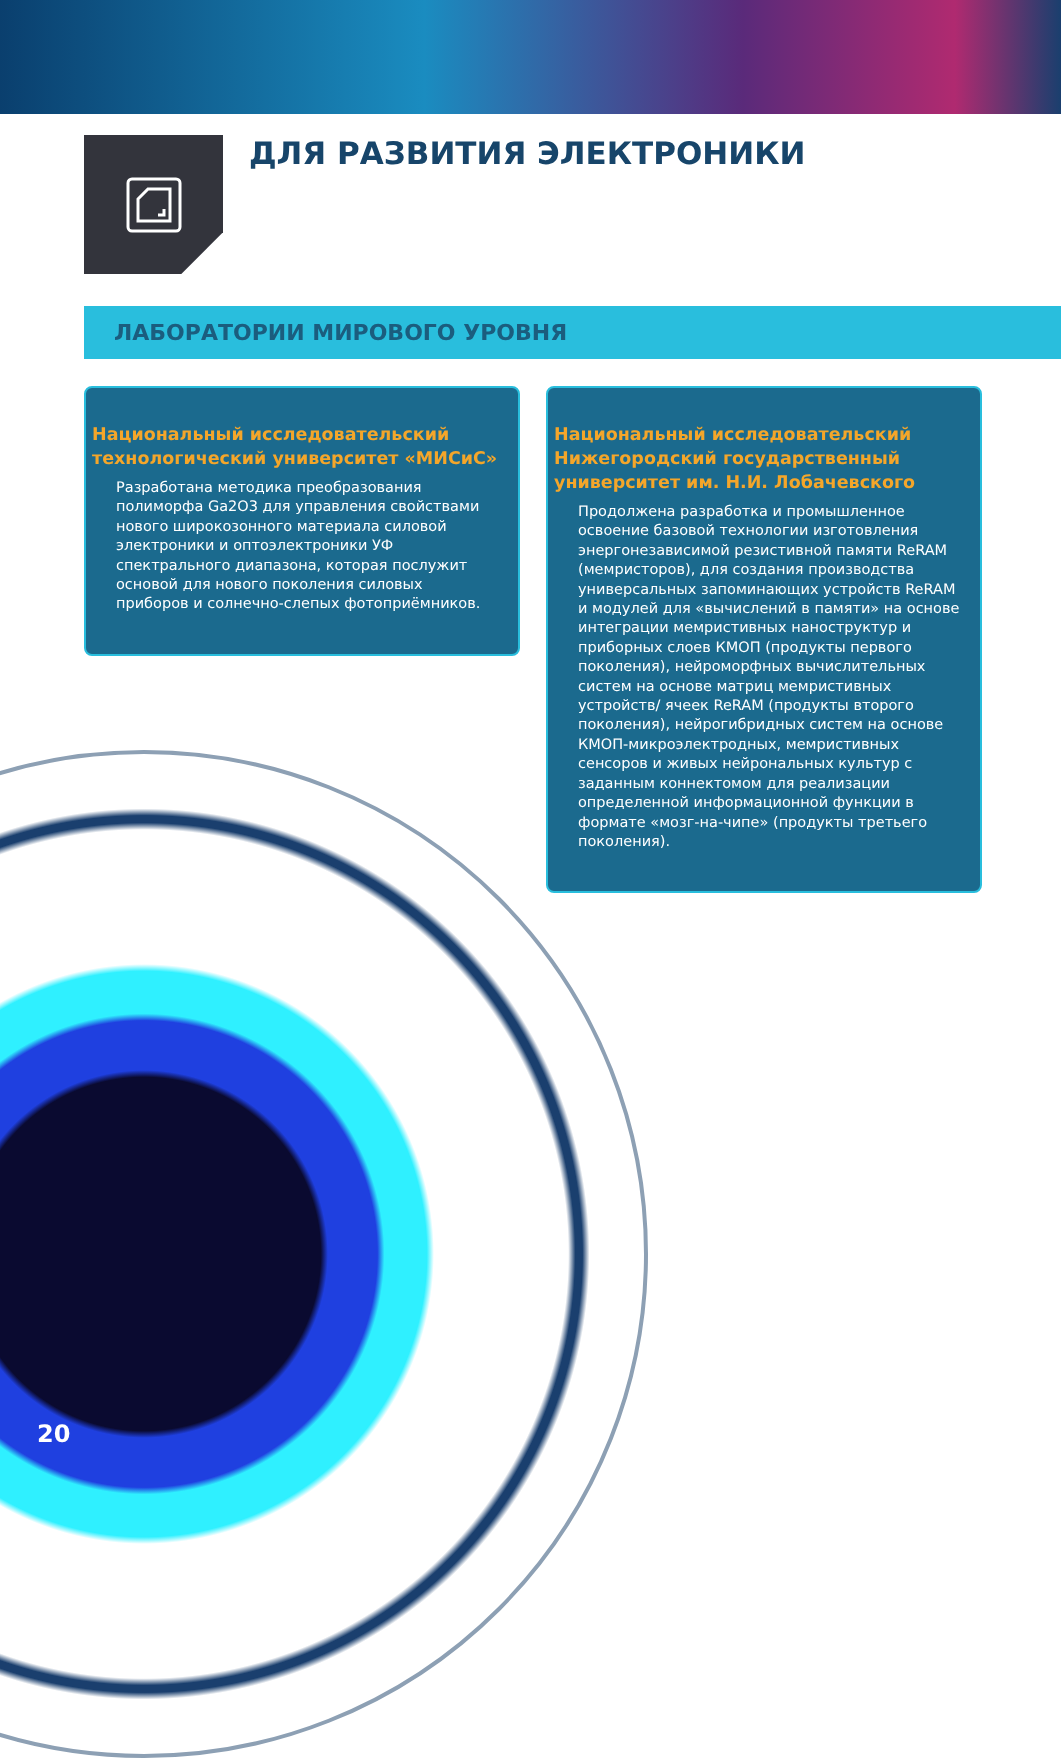ДЛЯ РАЗВИТИЯ ЭЛЕКТРОНИКИ
ЛАБОРАТОРИИ МИРОВОГО УРОВНЯ
Национальный исследовательский технологический университет «МИСиС»
Разработана методика преобразования полиморфа Ga2O3 для управления свойствами нового широкозонного материала силовой электроники и оптоэлектроники УФ спектрального диапазона, которая послужит основой для нового поколения силовых приборов и солнечно-слепых фотоприёмников.
Национальный исследовательский Нижегородский государственный университет им. Н.И. Лобачевского
Продолжена разработка и промышленное освоение базовой технологии изготовления энергонезависимой резистивной памяти ReRAM (мемристоров), для создания производства универсальных запоминающих устройств ReRAM и модулей для «вычислений в памяти» на основе интеграции мемристивных наноструктур и приборных слоев КМОП (продукты первого поколения), нейроморфных вычислительных систем на основе матриц мемристивных устройств/ ячеек ReRAM (продукты второго поколения), нейрогибридных систем на основе КМОП-микроэлектродных, мемристивных сенсоров и живых нейрональных культур с заданным коннектомом для реализации определенной информационной функции в формате «мозг-на-чипе» (продукты третьего поколения).
20